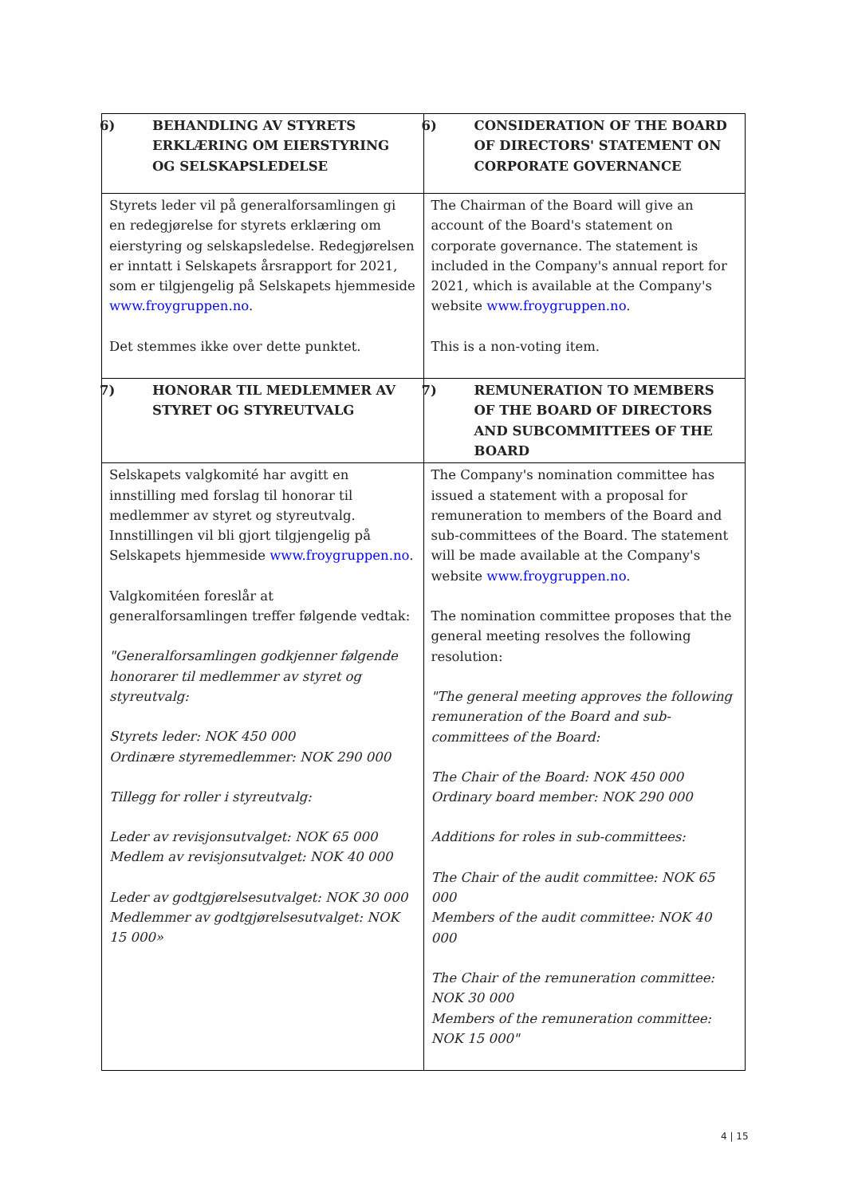| 6) BEHANDLING AV STYRETS ERKLÆRING OM EIERSTYRING OG SELSKAPSLEDELSE | 6) CONSIDERATION OF THE BOARD OF DIRECTORS' STATEMENT ON CORPORATE GOVERNANCE |
| Styrets leder vil på generalforsamlingen gi en redegjørelse for styrets erklæring om eierstyring og selskapsledelse. Redegjørelsen er inntatt i Selskapets årsrapport for 2021, som er tilgjengelig på Selskapets hjemmeside www.froygruppen.no . Det stemmes ikke over dette punktet. | The Chairman of the Board will give an account of the Board's statement on corporate governance. The statement is included in the Company's annual report for 2021, which is available at the Company's website www.froygruppen.no . This is a non-voting item. |
| 7) HONORAR TIL MEDLEMMER AV STYRET OG STYREUTVALG | 7) REMUNERATION TO MEMBERS OF THE BOARD OF DIRECTORS AND SUBCOMMITTEES OF THE BOARD |
| Selskapets valgkomité har avgitt en innstilling med forslag til honorar til medlemmer av styret og styreutvalg. Innstillingen vil bli gjort tilgjengelig på Selskapets hjemmeside www.froygruppen.no . Valgkomitéen foreslår at generalforsamlingen treffer følgende vedtak: "Generalforsamlingen godkjenner følgende honorarer til medlemmer av styret og styreutvalg: Styrets leder: NOK 450 000 Ordinære styremedlemmer: NOK 290 000 Tillegg for roller i styreutvalg: Leder av revisjonsutvalget: NOK 65 000 Medlem av revisjonsutvalget: NOK 40 000 Leder av godtgjørelsesutvalget: NOK 30 000 Medlemmer av godtgjørelsesutvalget: NOK 15 000» | The Company's nomination committee has issued a statement with a proposal for remuneration to members of the Board and sub-committees of the Board. The statement will be made available at the Company's website www.froygruppen.no . The nomination committee proposes that the general meeting resolves the following resolution: "The general meeting approves the following remuneration of the Board and sub-committees of the Board: The Chair of the Board: NOK 450 000 Ordinary board member: NOK 290 000 Additions for roles in sub-committees: The Chair of the audit committee: NOK 65 000 Members of the audit committee: NOK 40 000 The Chair of the remuneration committee: NOK 30 000 Members of the remuneration committee: NOK 15 000" |
4 | 15